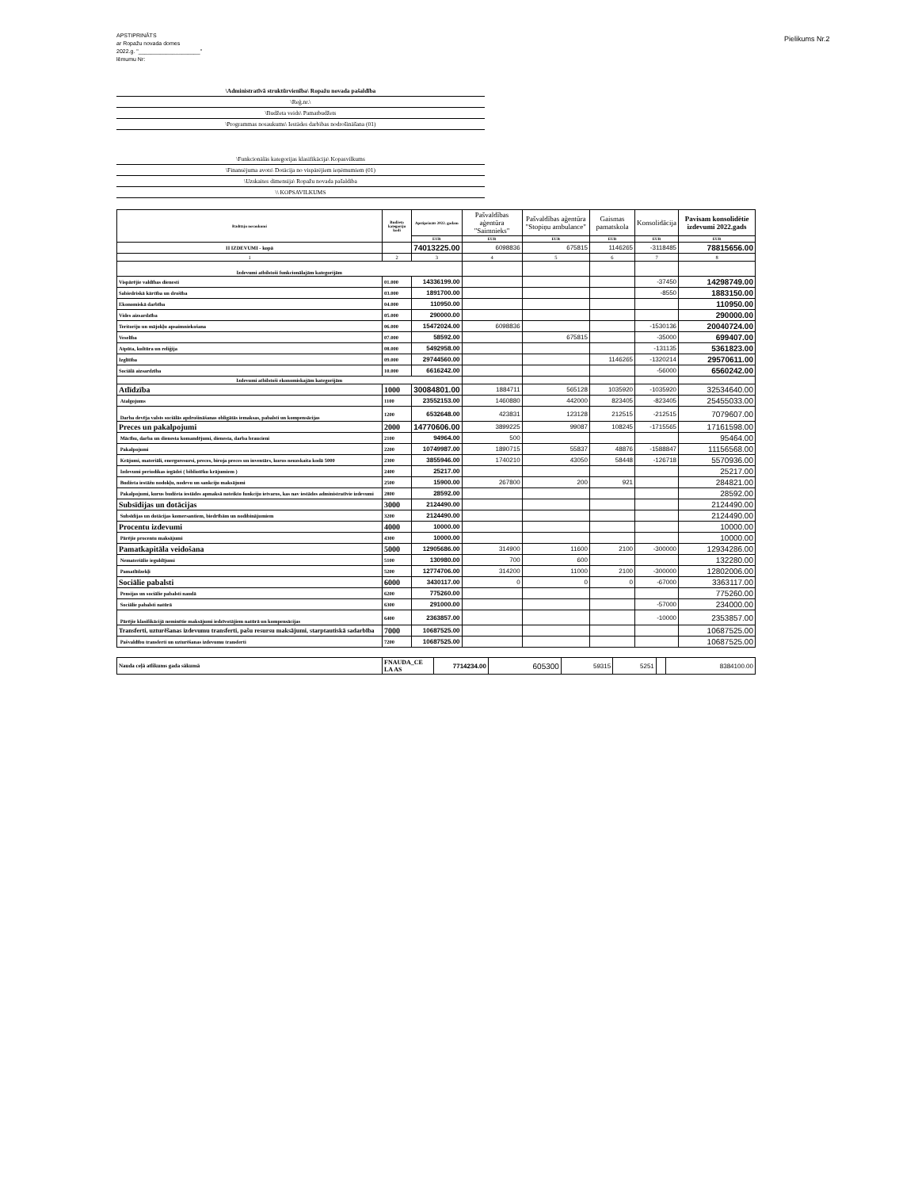Pielikums Nr.2
APSTIPRINĀTS
ar Ropažu novada domes
2022.g. "____________________"
lēmumu Nr:
\Administratīvā struktūrvienība\ Ropažu novada pašaldība
\Reģ.nr.\
\Budžeta veids\ Pamatbudžets
\Programmas nosaukums\ Iestādes darbības nodrošināšana (01)
\Funkcionālās kategorijas klasifikācija\ Kopasvilkums
\Finansējuma avots\ Dotācija no vispārējiem ieņēmumiem (01)
\Uzskaites dimensija\ Ropažu novada pašaldība
\\ KOPSAVILKUMS
| Rādītāju nosaukumi | Budžeta kategoriju kodi | Apstiprināts 2022. gadam | Pašvaldības aģentūra "Saimnieks" | Pašvaldības aģentūra "Stopiņu ambulance" | Gaismas pamatskola | Konsolidācija | Pavisam konsolidētie izdevumi 2022.gads |
| | | EUR | EUR | EUR | EUR | EUR | EUR |
| II IZDEVUMI - kopā | | 74013225.00 | 6098836 | 675815 | 1146265 | -3118485 | 78815656.00 |
| 1 | 2 | 3 | 4 | 5 | 6 | 7 | 8 |
| Izdevumi atbilstoši funkcionālajām kategorijām | | | | | | | |
| Vispārējie valdības dienesti | 01.000 | 14336199.00 | | | | -37450 | 14298749.00 |
| Sabiedriskā kārtība un drošība | 03.000 | 1891700.00 | | | | -8550 | 1883150.00 |
| Ekonomiskā darbība | 04.000 | 110950.00 | | | | | 110950.00 |
| Vides aizsardzība | 05.000 | 290000.00 | | | | | 290000.00 |
| Teritoriju un mājokļu apsaimniekošana | 06.000 | 15472024.00 | 6098836 | | | -1530136 | 20040724.00 |
| Veselība | 07.000 | 58592.00 | | 675815 | | -35000 | 699407.00 |
| Atpūta, kultūra un reliģija | 08.000 | 5492958.00 | | | | -131135 | 5361823.00 |
| Izglītība | 09.000 | 29744560.00 | | | 1146265 | -1320214 | 29570611.00 |
| Sociālā aizsardzība | 10.000 | 6616242.00 | | | | -56000 | 6560242.00 |
| Izdevumi atbilstoši ekonomiskajām kategorijām | | | | | | | |
| Atlīdzība | 1000 | 30084801.00 | 1884711 | 565128 | 1035920 | -1035920 | 32534640.00 |
| Atalgojums | 1100 | 23552153.00 | 1460880 | 442000 | 823405 | -823405 | 25455033.00 |
| Darba devēja valsts sociālās apdrošināšanas obligātās iemaksas, pabalsti un kompensācijas | 1200 | 6532648.00 | 423831 | 123128 | 212515 | -212515 | 7079607.00 |
| Preces un pakalpojumi | 2000 | 14770606.00 | 3899225 | 99087 | 108245 | -1715565 | 17161598.00 |
| Mācību, darba un dienesta komandējumi, dienesta, darba braucieni | 2100 | 94964.00 | 500 | | | | 95464.00 |
| Pakalpojumi | 2200 | 10749987.00 | 1890715 | 55837 | 48876 | -1588847 | 11156568.00 |
| Krājumi, materiāli, energoresursi, preces, biroja preces un inventārs, kurus neuzskaita kodā 5000 | 2300 | 3855946.00 | 1740210 | 43050 | 58448 | -126718 | 5570936.00 |
| Izdevumi periodikas iegādei ( bibliotēku krājumiem ) | 2400 | 25217.00 | | | | | 25217.00 |
| Budžeta iestāžu nodokļu, nodevu un sankciju maksājumi | 2500 | 15900.00 | 267800 | 200 | 921 | | 284821.00 |
| Pakalpojumi, kurus budžeta iestādes apmaksā noteikto funkciju ietvaros, kas nav iestādes administratīvie izdevumi | 2800 | 28592.00 | | | | | 28592.00 |
| Subsīdijas un dotācijas | 3000 | 2124490.00 | | | | | 2124490.00 |
| Subsīdijas un dotācijas komersantiem, biedrībām un nodibinājumiem | 3200 | 2124490.00 | | | | | 2124490.00 |
| Procentu izdevumi | 4000 | 10000.00 | | | | | 10000.00 |
| Pārējie procentu maksājumi | 4300 | 10000.00 | | | | | 10000.00 |
| Pamatkapitāla veidošana | 5000 | 12905686.00 | 314900 | 11600 | 2100 | -300000 | 12934286.00 |
| Nemateriālie ieguldījumi | 5100 | 130980.00 | 700 | 600 | | | 132280.00 |
| Pamatlīdzekļi | 5200 | 12774706.00 | 314200 | 11000 | 2100 | -300000 | 12802006.00 |
| Sociālie pabalsti | 6000 | 3430117.00 | 0 | 0 | 0 | -67000 | 3363117.00 |
| Pensijas un sociālie pabalsti naudā | 6200 | 775260.00 | | | | | 775260.00 |
| Sociālie pabalsti natūrā | 6300 | 291000.00 | | | | -57000 | 234000.00 |
| Pārējie klasifikācijā neminētie maksājumi iedzīvotājiem natūrā un kompensācijas | 6400 | 2363857.00 | | | | -10000 | 2353857.00 |
| Transferti, uzturēšanas izdevumu transferti, pašu resursu maksājumi, starptautiskā sadarbība | 7000 | 10687525.00 | | | | | 10687525.00 |
| Pašvaldību transferti un uzturēšanas izdevumu transferti | 7200 | 10687525.00 | | | | | 10687525.00 |
| Nauda ceļā atlikums gada sākumā | FNAUDA_CE LA AS | 7714234.00 | 605300 | 59315 | 5251 | | 8384100.00 |